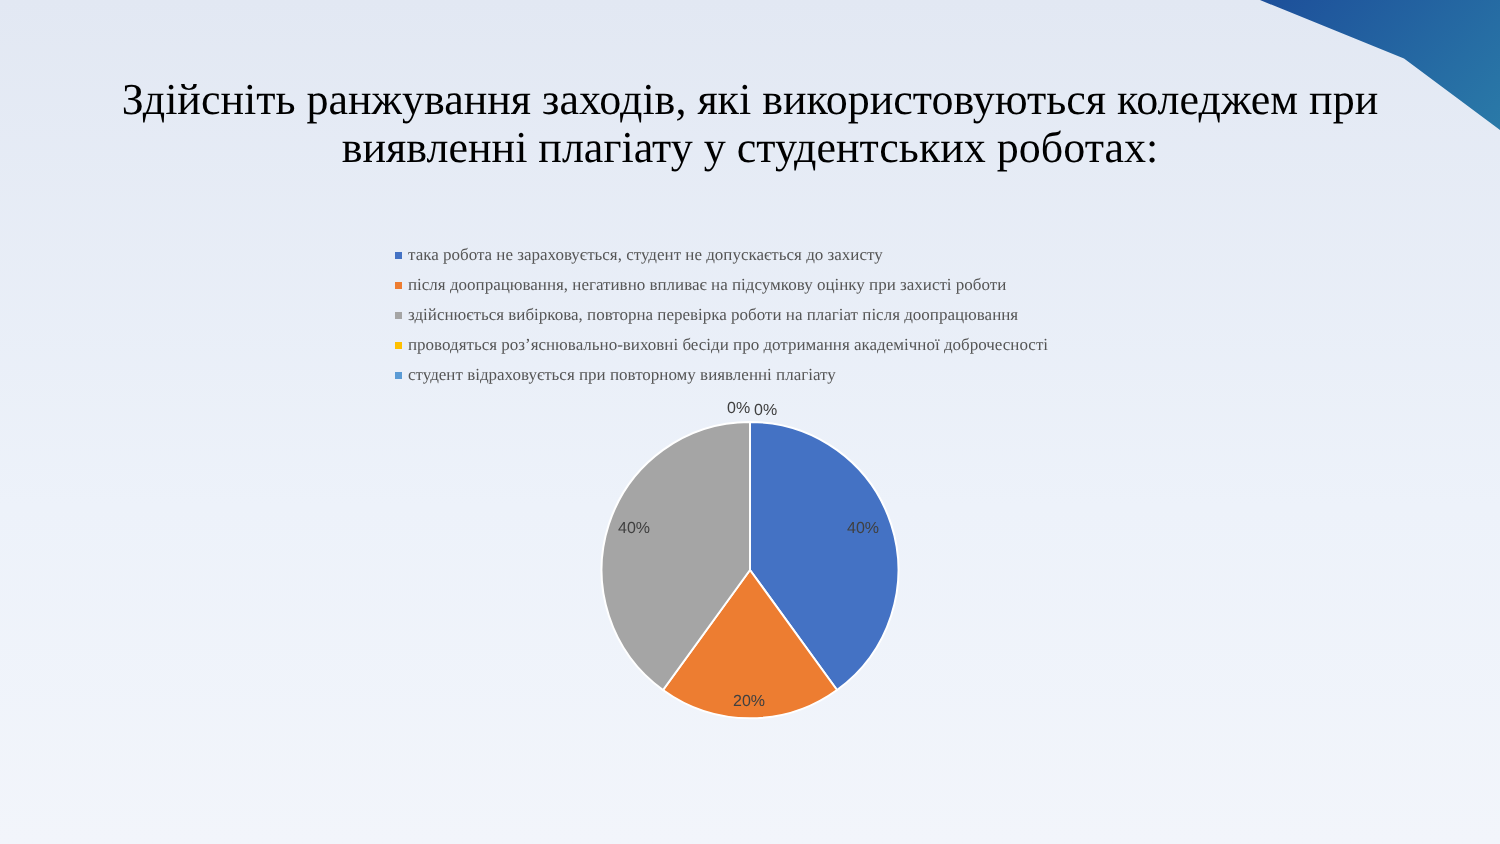Здійсніть ранжування заходів, які використовуються коледжем при
виявленні плагіату у студентських роботах:
така робота не зараховується, студент не допускається до захисту
після доопрацювання, негативно впливає на підсумкову оцінку при захисті роботи
здійснюється вибіркова, повторна перевірка роботи на плагіат після доопрацювання
проводяться роз’яснювально-виховні бесіди про дотримання академічної доброчесності
студент відраховується при повторному виявленні плагіату
0%
0%
40%
40%
20%